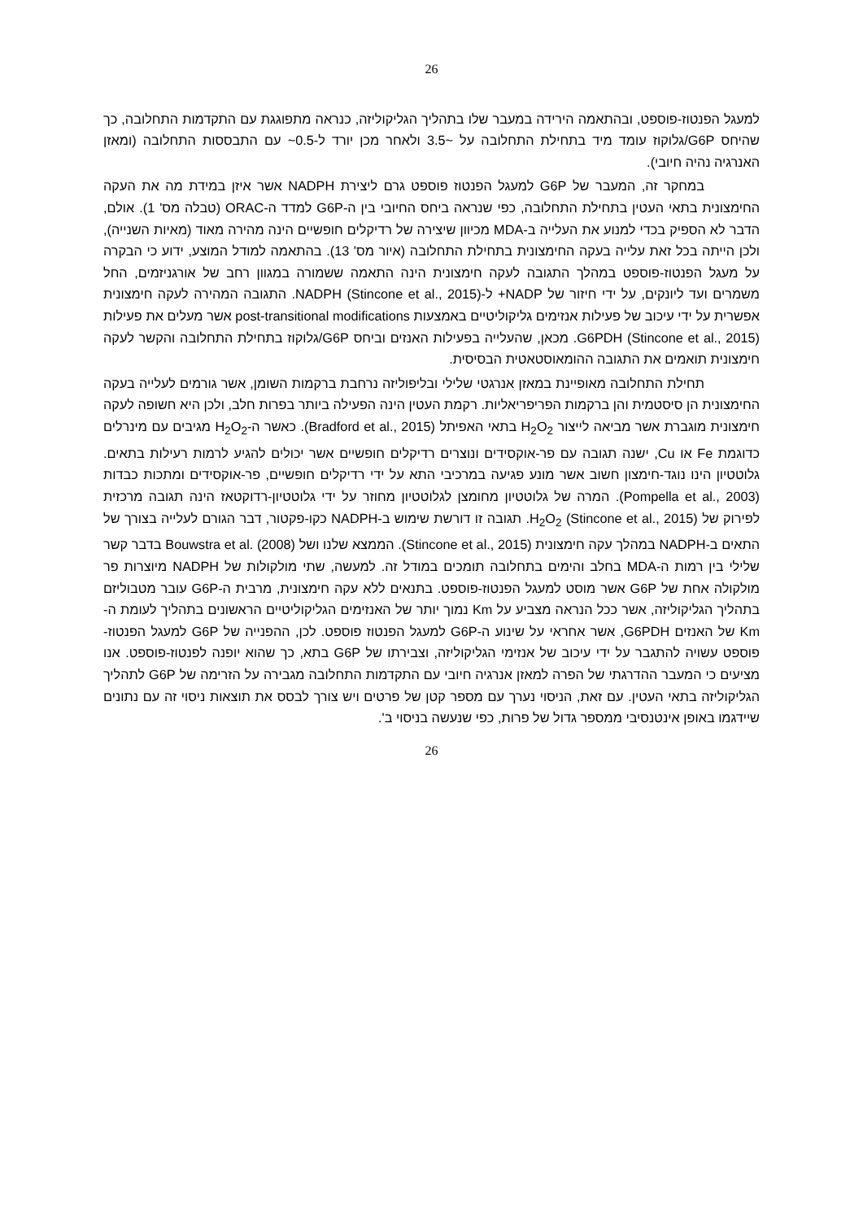26
למעגל הפנטוז-פוספט, ובהתאמה הירידה במעבר שלו בתהליך הגליקוליזה, כנראה מתפוגגת עם התקדמות התחלובה, כך שהיחס G6P/גלוקוז עומד מיד בתחילת התחלובה על ~3.5 ולאחר מכן יורד ל-0.5~ עם התבססות התחלובה (ומאזן האנרגיה נהיה חיובי).
במחקר זה, המעבר של G6P למעגל הפנטוז פוספט גרם ליצירת NADPH אשר איזן במידת מה את העקה החימצונית בתאי העטין בתחילת התחלובה, כפי שנראה ביחס החיובי בין ה-G6P למדד ה-ORAC (טבלה מס' 1). אולם, הדבר לא הספיק בכדי למנוע את העלייה ב-MDA מכיוון שיצירה של רדיקלים חופשיים הינה מהירה מאוד (מאיות השנייה), ולכן הייתה בכל זאת עלייה בעקה החימצונית בתחילת התחלובה (איור מס' 13). בהתאמה למודל המוצע, ידוע כי הבקרה על מעגל הפנטוז-פוספט במהלך התגובה לעקה חימצונית הינה התאמה ששמורה במגוון רחב של אורגניזמים, החל משמרים ועד ליונקים, על ידי חיזור של NADP+ ל-NADPH (Stincone et al., 2015). התגובה המהירה לעקה חימצונית אפשרית על ידי עיכוב של פעילות אנזימים גליקוליטיים באמצעות post-transitional modifications אשר מעלים את פעילות G6PDH (Stincone et al., 2015). מכאן, שהעלייה בפעילות האנזים וביחס G6P/גלוקוז בתחילת התחלובה והקשר לעקה חימצונית תואמים את התגובה ההומאוסטאטית הבסיסית.
תחילת התחלובה מאופיינת במאזן אנרגטי שלילי ובליפוליזה נרחבת ברקמות השומן, אשר גורמים לעלייה בעקה החימצונית הן סיסטמית והן ברקמות הפריפריאליות. רקמת העטין הינה הפעילה ביותר בפרות חלב, ולכן היא חשופה לעקה חימצונית מוגברת אשר מביאה לייצור H<sub>2</sub>O<sub>2</sub> בתאי האפיתל (Bradford et al., 2015). כאשר ה-H<sub>2</sub>O<sub>2</sub> מגיבים עם מינרלים כדוגמת Fe או Cu, ישנה תגובה עם פר-אוקסידים ונוצרים רדיקלים חופשיים אשר יכולים להגיע לרמות רעילות בתאים. גלוטטיון הינו נוגד-חימצון חשוב אשר מונע פגיעה במרכיבי התא על ידי רדיקלים חופשיים, פר-אוקסידים ומתכות כבדות (Pompella et al., 2003). המרה של גלוטטיון מחומצן לגלוטטיון מחוזר על ידי גלוטטיון-רדוקטאז הינה תגובה מרכזית לפירוק של H<sub>2</sub>O<sub>2</sub> (Stincone et al., 2015). תגובה זו דורשת שימוש ב-NADPH כקו-פקטור, דבר הגורם לעלייה בצורך של התאים ב-NADPH במהלך עקה חימצונית (Stincone et al., 2015). הממצא שלנו ושל Bouwstra et al. (2008) בדבר קשר שלילי בין רמות ה-MDA בחלב והימים בתחלובה תומכים במודל זה. למעשה, שתי מולקולות של NADPH מיוצרות פר מולקולה אחת של G6P אשר מוסט למעגל הפנטוז-פוספט. בתנאים ללא עקה חימצונית, מרבית ה-G6P עובר מטבוליזם בתהליך הגליקוליזה, אשר ככל הנראה מצביע על Km נמוך יותר של האנזימים הגליקוליטיים הראשונים בתהליך לעומת ה-Km של האנזים G6PDH, אשר אחראי על שינוע ה-G6P למעגל הפנטוז פוספט. לכן, ההפנייה של G6P למעגל הפנטוז-פוספט עשויה להתגבר על ידי עיכוב של אנזימי הגליקוליזה, וצבירתו של G6P בתא, כך שהוא יופנה לפנטוז-פוספט. אנו מציעים כי המעבר ההדרגתי של הפרה למאזן אנרגיה חיובי עם התקדמות התחלובה מגבירה על הזרימה של G6P לתהליך הגליקוליזה בתאי העטין. עם זאת, הניסוי נערך עם מספר קטן של פרטים ויש צורך לבסס את תוצאות ניסוי זה עם נתונים שיידגמו באופן אינטנסיבי ממספר גדול של פרות, כפי שנעשה בניסוי ב'.
26